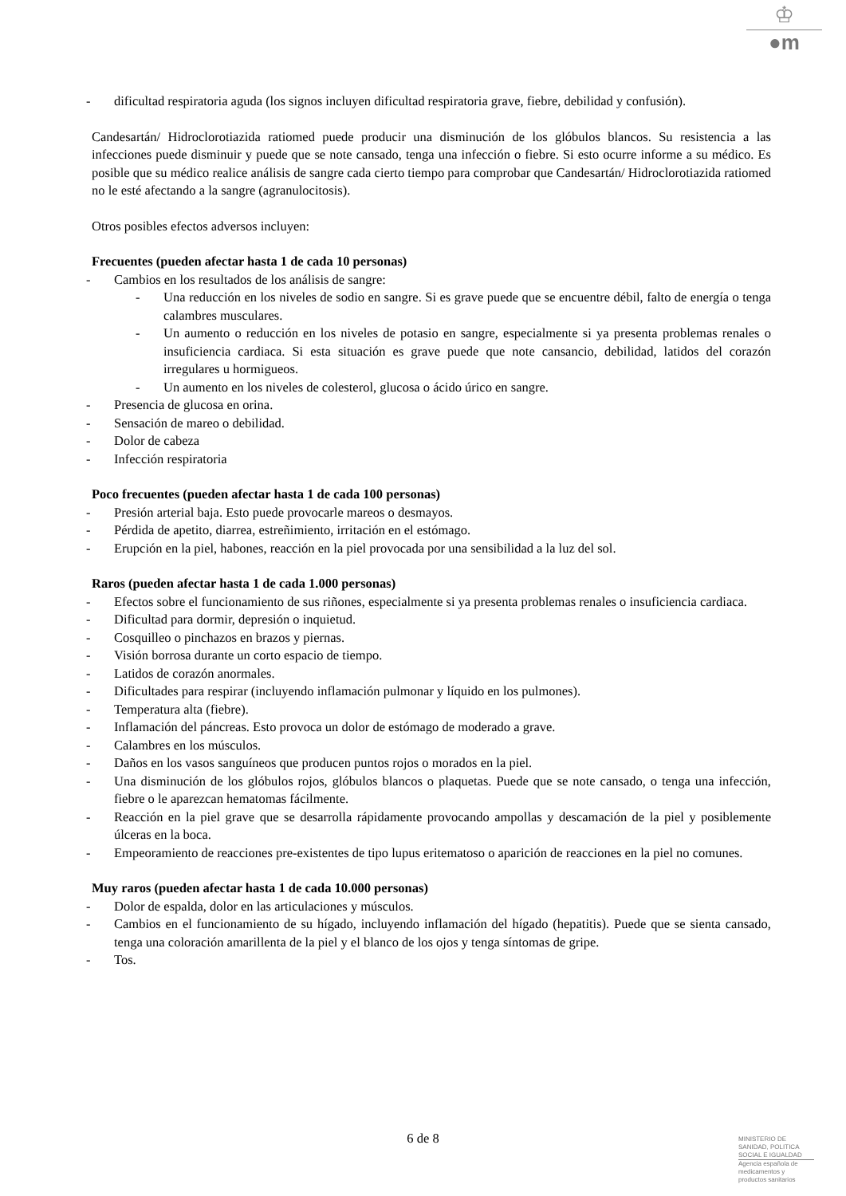♔
●m
- dificultad respiratoria aguda (los signos incluyen dificultad respiratoria grave, fiebre, debilidad y confusión).
Candesartán/ Hidroclorotiazida ratiomed puede producir una disminución de los glóbulos blancos. Su resistencia a las infecciones puede disminuir y puede que se note cansado, tenga una infección o fiebre. Si esto ocurre informe a su médico. Es posible que su médico realice análisis de sangre cada cierto tiempo para comprobar que Candesartán/ Hidroclorotiazida ratiomed no le esté afectando a la sangre (agranulocitosis).
Otros posibles efectos adversos incluyen:
Frecuentes (pueden afectar hasta 1 de cada 10 personas)
- Cambios en los resultados de los análisis de sangre:
- Una reducción en los niveles de sodio en sangre. Si es grave puede que se encuentre débil, falto de energía o tenga calambres musculares.
- Un aumento o reducción en los niveles de potasio en sangre, especialmente si ya presenta problemas renales o insuficiencia cardiaca. Si esta situación es grave puede que note cansancio, debilidad, latidos del corazón irregulares u hormigueos.
- Un aumento en los niveles de colesterol, glucosa o ácido úrico en sangre.
- Presencia de glucosa en orina.
- Sensación de mareo o debilidad.
- Dolor de cabeza
- Infección respiratoria
Poco frecuentes (pueden afectar hasta 1 de cada 100 personas)
- Presión arterial baja. Esto puede provocarle mareos o desmayos.
- Pérdida de apetito, diarrea, estreñimiento, irritación en el estómago.
- Erupción en la piel, habones, reacción en la piel provocada por una sensibilidad a la luz del sol.
Raros (pueden afectar hasta 1 de cada 1.000 personas)
- Efectos sobre el funcionamiento de sus riñones, especialmente si ya presenta problemas renales o insuficiencia cardiaca.
- Dificultad para dormir, depresión o inquietud.
- Cosquilleo o pinchazos en brazos y piernas.
- Visión borrosa durante un corto espacio de tiempo.
- Latidos de corazón anormales.
- Dificultades para respirar (incluyendo inflamación pulmonar y líquido en los pulmones).
- Temperatura alta (fiebre).
- Inflamación del páncreas. Esto provoca un dolor de estómago de moderado a grave.
- Calambres en los músculos.
- Daños en los vasos sanguíneos que producen puntos rojos o morados en la piel.
- Una disminución de los glóbulos rojos, glóbulos blancos o plaquetas. Puede que se note cansado, o tenga una infección, fiebre o le aparezcan hematomas fácilmente.
- Reacción en la piel grave que se desarrolla rápidamente provocando ampollas y descamación de la piel y posiblemente úlceras en la boca.
- Empeoramiento de reacciones pre-existentes de tipo lupus eritematoso o aparición de reacciones en la piel no comunes.
Muy raros (pueden afectar hasta 1 de cada 10.000 personas)
- Dolor de espalda, dolor en las articulaciones y músculos.
- Cambios en el funcionamiento de su hígado, incluyendo inflamación del hígado (hepatitis). Puede que se sienta cansado, tenga una coloración amarillenta de la piel y el blanco de los ojos y tenga síntomas de gripe.
- Tos.
6 de 8
MINISTERIO DE
SANIDAD, POLITICA
SOCIAL E IGUALDAD
Agencia española de
medicamentos y
productos sanitarios